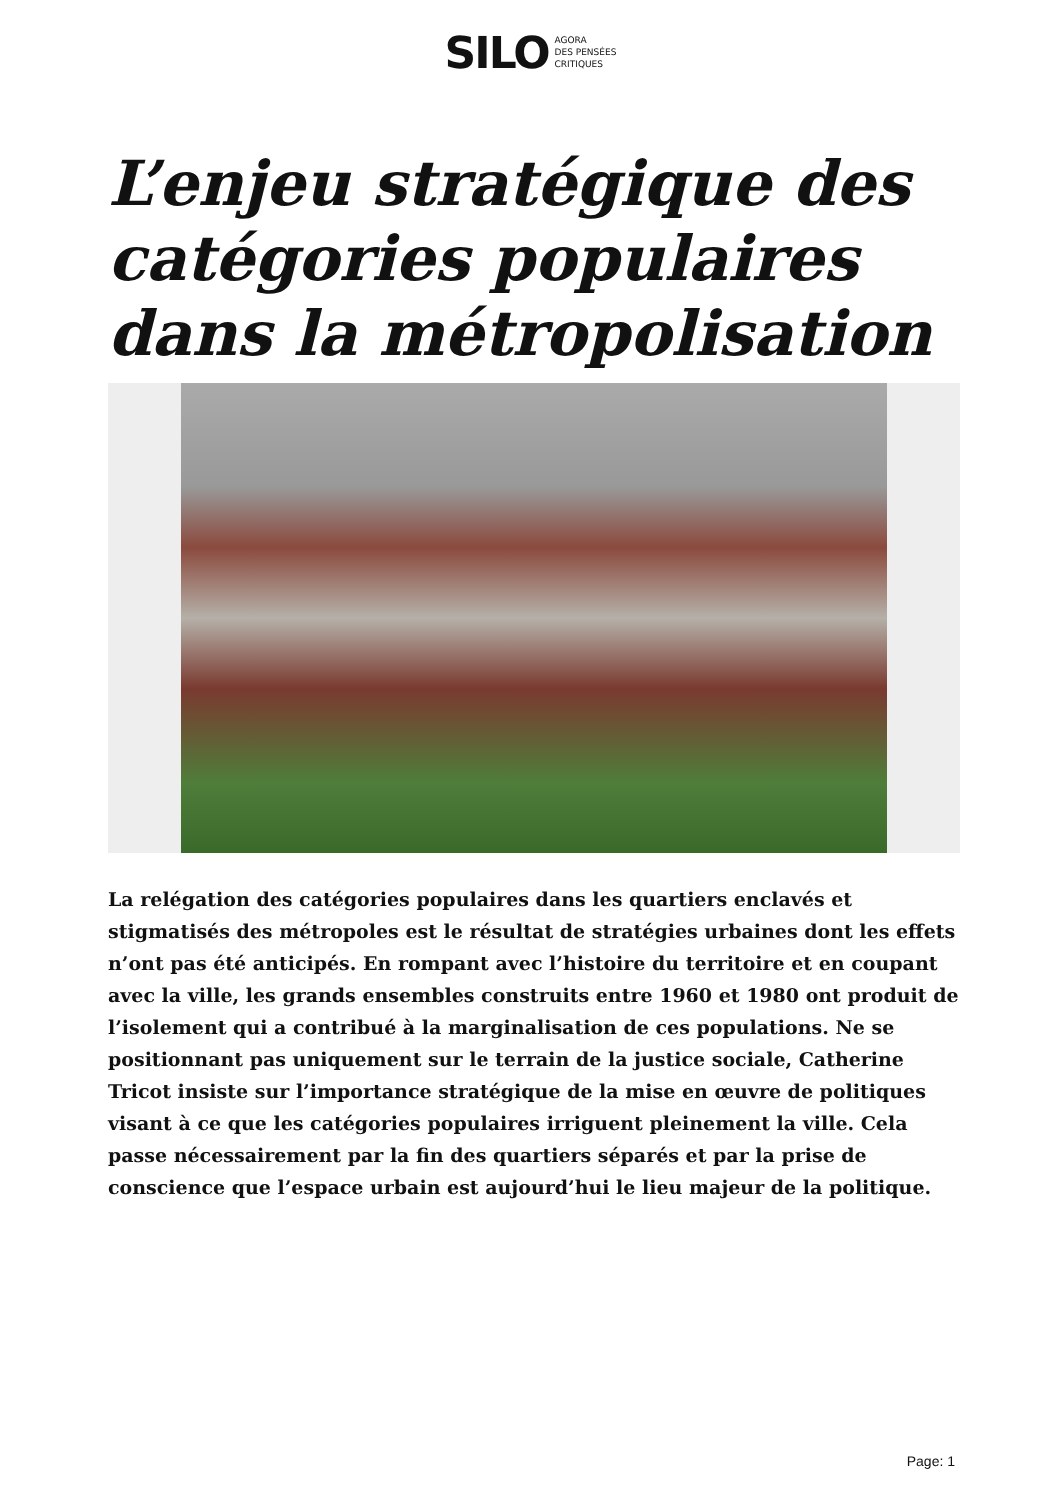SILO AGORA
DES PENSÉES
CRITIQUES
L’enjeu stratégique des catégories populaires dans la métropolisation
La relégation des catégories populaires dans les quartiers enclavés et stigmatisés des métropoles est le résultat de stratégies urbaines dont les effets n’ont pas été anticipés. En rompant avec l’histoire du territoire et en coupant avec la ville, les grands ensembles construits entre 1960 et 1980 ont produit de l’isolement qui a contribué à la marginalisation de ces populations. Ne se positionnant pas uniquement sur le terrain de la justice sociale, Catherine Tricot insiste sur l’importance stratégique de la mise en œuvre de politiques visant à ce que les catégories populaires irriguent pleinement la ville. Cela passe nécessairement par la fin des quartiers séparés et par la prise de conscience que l’espace urbain est aujourd’hui le lieu majeur de la politique.
Page: 1